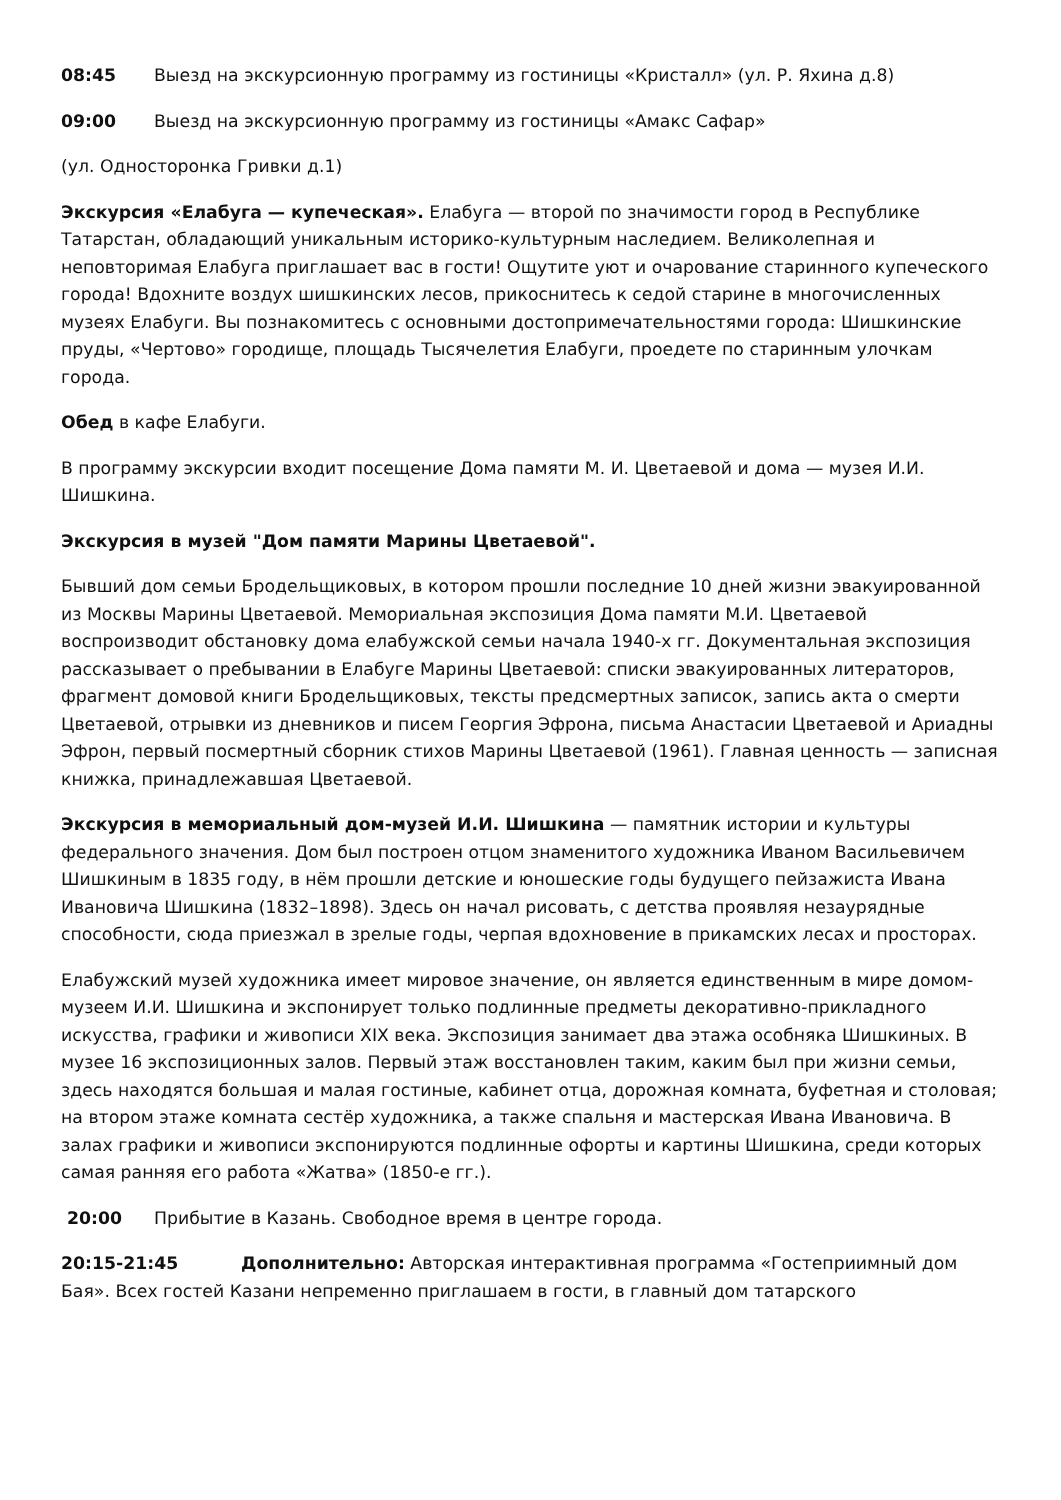08:45 Выезд на экскурсионную программу из гостиницы «Кристалл» (ул. Р. Яхина д.8)
09:00 Выезд на экскурсионную программу из гостиницы «Амакс Сафар»
(ул. Односторонка Гривки д.1)
Экскурсия «Елабуга — купеческая». Елабуга — второй по значимости город в Республике Татарстан, обладающий уникальным историко-культурным наследием. Великолепная и неповторимая Елабуга приглашает вас в гости! Ощутите уют и очарование старинного купеческого города! Вдохните воздух шишкинских лесов, прикоснитесь к седой старине в многочисленных музеях Елабуги. Вы познакомитесь с основными достопримечательностями города: Шишкинские пруды, «Чертово» городище, площадь Тысячелетия Елабуги, проедете по старинным улочкам города.
Обед в кафе Елабуги.
В программу экскурсии входит посещение Дома памяти М. И. Цветаевой и дома — музея И.И. Шишкина.
Экскурсия в музей "Дом памяти Марины Цветаевой".
Бывший дом семьи Бродельщиковых, в котором прошли последние 10 дней жизни эвакуированной из Москвы Марины Цветаевой. Мемориальная экспозиция Дома памяти М.И. Цветаевой воспроизводит обстановку дома елабужской семьи начала 1940-х гг. Документальная экспозиция рассказывает о пребывании в Елабуге Марины Цветаевой: списки эвакуированных литераторов, фрагмент домовой книги Бродельщиковых, тексты предсмертных записок, запись акта о смерти Цветаевой, отрывки из дневников и писем Георгия Эфрона, письма Анастасии Цветаевой и Ариадны Эфрон, первый посмертный сборник стихов Марины Цветаевой (1961). Главная ценность — записная книжка, принадлежавшая Цветаевой.
Экскурсия в мемориальный дом-музей И.И. Шишкина — памятник истории и культуры федерального значения. Дом был построен отцом знаменитого художника Иваном Васильевичем Шишкиным в 1835 году, в нём прошли детские и юношеские годы будущего пейзажиста Ивана Ивановича Шишкина (1832–1898). Здесь он начал рисовать, с детства проявляя незаурядные способности, сюда приезжал в зрелые годы, черпая вдохновение в прикамских лесах и просторах.
Елабужский музей художника имеет мировое значение, он является единственным в мире домом-музеем И.И. Шишкина и экспонирует только подлинные предметы декоративно-прикладного искусства, графики и живописи XIX века. Экспозиция занимает два этажа особняка Шишкиных. В музее 16 экспозиционных залов. Первый этаж восстановлен таким, каким был при жизни семьи, здесь находятся большая и малая гостиные, кабинет отца, дорожная комната, буфетная и столовая; на втором этаже комната сестёр художника, а также спальня и мастерская Ивана Ивановича. В залах графики и живописи экспонируются подлинные офорты и картины Шишкина, среди которых самая ранняя его работа «Жатва» (1850-е гг.).
20:00 Прибытие в Казань. Свободное время в центре города.
20:15-21:45 Дополнительно: Авторская интерактивная программа «Гостеприимный дом Бая». Всех гостей Казани непременно приглашаем в гости, в главный дом татарского